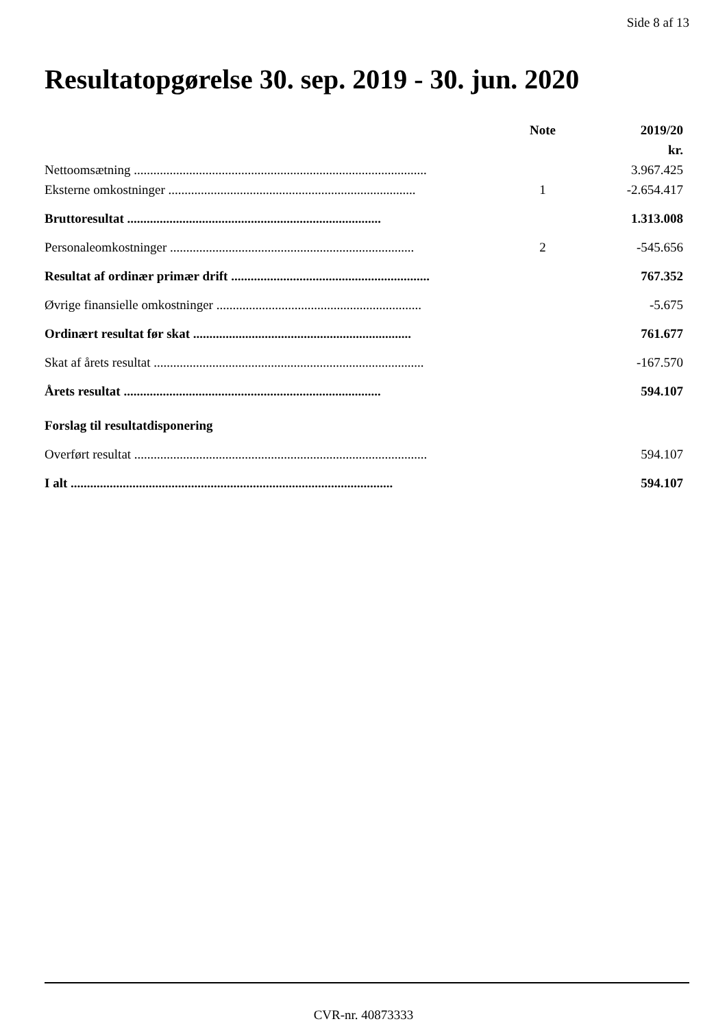Side 8 af 13
Resultatopgørelse 30. sep. 2019 - 30. jun. 2020
| | Note | 2019/20 |
| --- | --- | --- |
| | | kr. |
| Nettoomsætning .......................................................................................... | | 3.967.425 |
| Eksterne omkostninger ............................................................................ | 1 | -2.654.417 |
| Bruttoresultat .............................................................................. | | 1.313.008 |
| Personaleomkostninger ........................................................................... | 2 | -545.656 |
| Resultat af ordinær primær drift ............................................................. | | 767.352 |
| Øvrige finansielle omkostninger ............................................................... | | -5.675 |
| Ordinært resultat før skat ................................................................... | | 761.677 |
| Skat af årets resultat ................................................................................... | | -167.570 |
| Årets resultat ............................................................................... | | 594.107 |
| Forslag til resultatdisponering | | |
| Overført resultat .......................................................................................... | | 594.107 |
| I alt ................................................................................................... | | 594.107 |
CVR-nr. 40873333